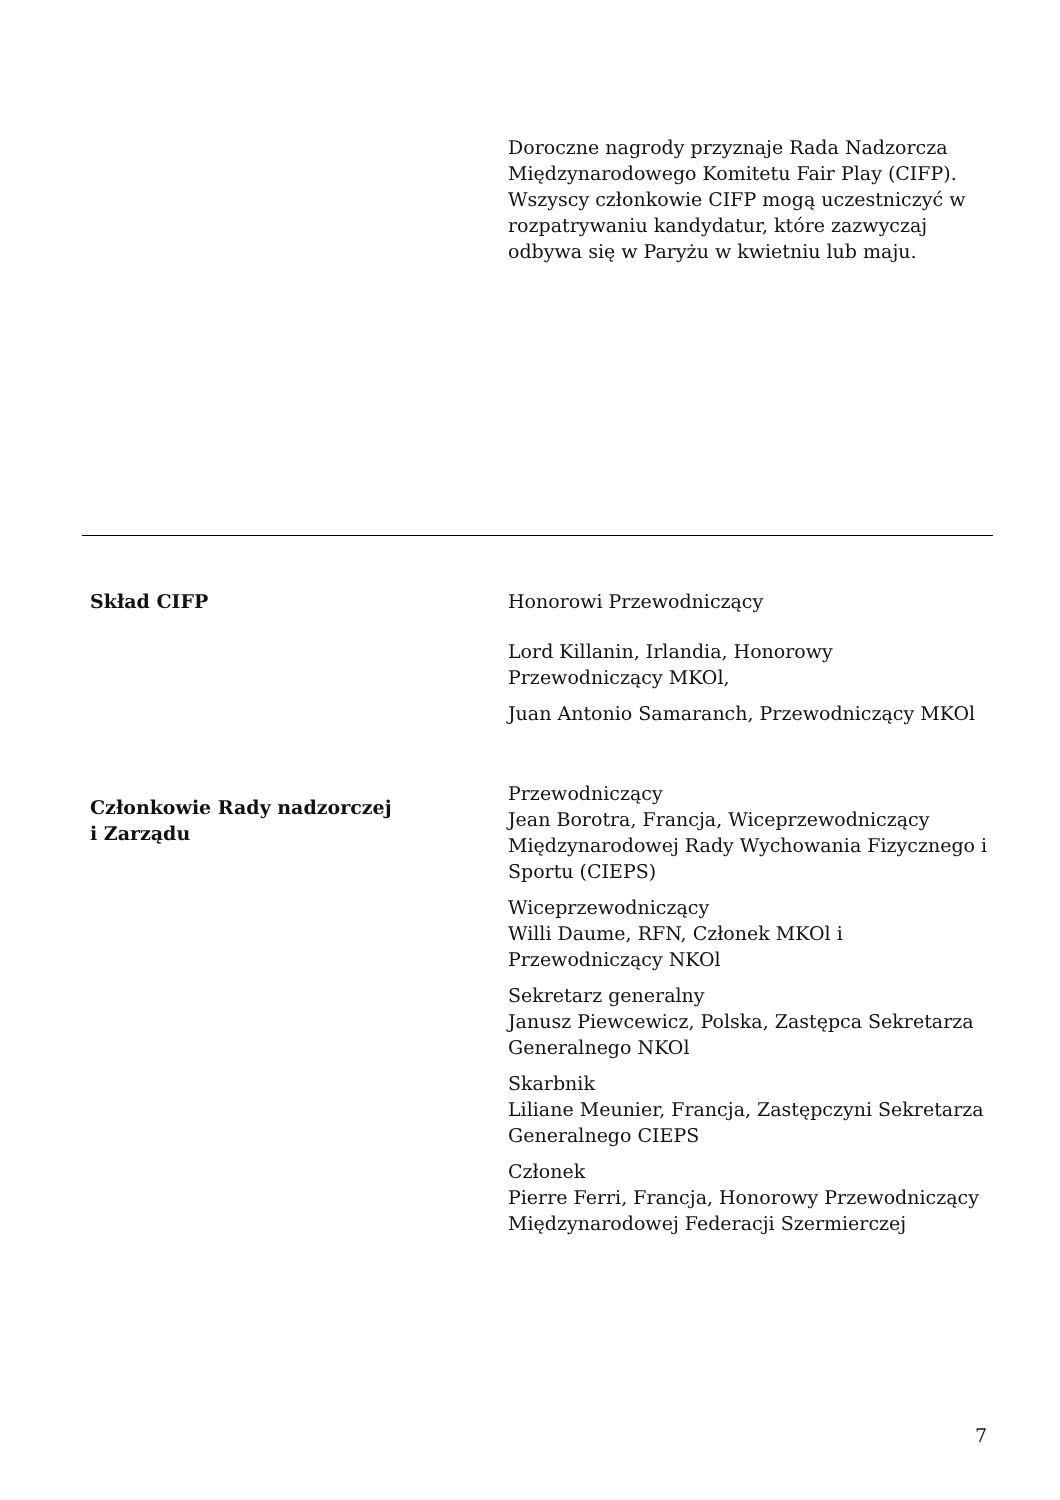Doroczne nagrody przyznaje Rada Nadzorcza Międzynarodowego Komitetu Fair Play (CIFP). Wszyscy członkowie CIFP mogą uczestniczyć w rozpatrywaniu kandydatur, które zazwyczaj odbywa się w Paryżu w kwietniu lub maju.
Skład CIFP Honorowi Przewodniczący
Lord Killanin, Irlandia, Honorowy Przewodniczący MKOl,
Juan Antonio Samaranch, Przewodniczący MKOl
Członkowie Rady nadzorczej
i Zarządu
Przewodniczący
Jean Borotra, Francja, Wiceprzewodniczący Międzynarodowej Rady Wychowania Fizycznego i Sportu (CIEPS)
Wiceprzewodniczący
Willi Daume, RFN, Członek MKOl i Przewodniczący NKOl
Sekretarz generalny
Janusz Piewcewicz, Polska, Zastępca Sekretarza Generalnego NKOl
Skarbnik
Liliane Meunier, Francja, Zastępczyni Sekretarza Generalnego CIEPS
Członek
Pierre Ferri, Francja, Honorowy Przewodniczący Międzynarodowej Federacji Szermierczej
7